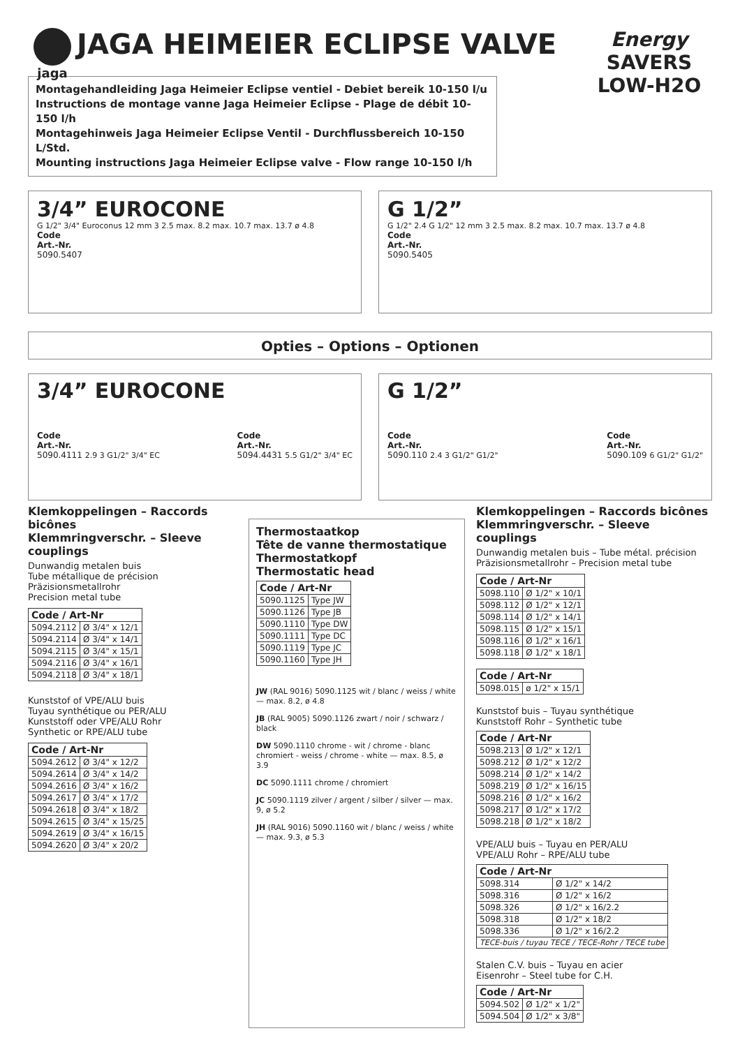jaga
JAGA HEIMEIER ECLIPSE VALVE
Energy
SAVERS
LOW-H2O
Montagehandleiding Jaga Heimeier Eclipse ventiel - Debiet bereik 10-150 l/u
Instructions de montage vanne Jaga Heimeier Eclipse - Plage de débit 10-150 l/h
Montagehinweis Jaga Heimeier Eclipse Ventil - Durchflussbereich 10-150 L/Std.
Mounting instructions Jaga Heimeier Eclipse valve - Flow range 10-150 l/h
3/4” EUROCONE
G 1/2" 3/4" Euroconus 12 mm 3 2.5 max. 8.2 max. 10.7 max. 13.7 ø 4.8
Code
Art.-Nr.
5090.5407
G 1/2”
G 1/2" 2.4 G 1/2" 12 mm 3 2.5 max. 8.2 max. 10.7 max. 13.7 ø 4.8
Code
Art.-Nr.
5090.5405
Opties – Options – Optionen
3/4” EUROCONE
Code
Art.-Nr.
5090.4111 2.9 3 G1/2" 3/4" EC
Code
Art.-Nr.
5094.4431 5.5 G1/2" 3/4" EC
G 1/2”
Code
Art.-Nr.
5090.110 2.4 3 G1/2" G1/2"
Code
Art.-Nr.
5090.109 6 G1/2" G1/2"
Klemkoppelingen – Raccords bicônes
Klemmringverschr. – Sleeve couplings
Dunwandig metalen buis
Tube métallique de précision
Präzisionsmetallrohr
Precision metal tube
| Code / Art-Nr | |
| --- | --- |
| 5094.2112 | Ø 3/4" x 12/1 |
| 5094.2114 | Ø 3/4" x 14/1 |
| 5094.2115 | Ø 3/4" x 15/1 |
| 5094.2116 | Ø 3/4" x 16/1 |
| 5094.2118 | Ø 3/4" x 18/1 |
Kunststof of VPE/ALU buis
Tuyau synthétique ou PER/ALU
Kunststoff oder VPE/ALU Rohr
Synthetic or RPE/ALU tube
| Code / Art-Nr | |
| --- | --- |
| 5094.2612 | Ø 3/4" x 12/2 |
| 5094.2614 | Ø 3/4" x 14/2 |
| 5094.2616 | Ø 3/4" x 16/2 |
| 5094.2617 | Ø 3/4" x 17/2 |
| 5094.2618 | Ø 3/4" x 18/2 |
| 5094.2615 | Ø 3/4" x 15/25 |
| 5094.2619 | Ø 3/4" x 16/15 |
| 5094.2620 | Ø 3/4" x 20/2 |
Thermostaatkop
Tête de vanne thermostatique
Thermostatkopf
Thermostatic head
| Code / Art-Nr | |
| --- | --- |
| 5090.1125 | Type JW |
| 5090.1126 | Type JB |
| 5090.1110 | Type DW |
| 5090.1111 | Type DC |
| 5090.1119 | Type JC |
| 5090.1160 | Type JH |
JW (RAL 9016) 5090.1125 wit / blanc / weiss / white — max. 8.2, ø 4.8
JB (RAL 9005) 5090.1126 zwart / noir / schwarz / black
DW 5090.1110 chrome - wit / chrome - blanc chromiert - weiss / chrome - white — max. 8.5, ø 3.9
DC 5090.1111 chrome / chromiert
JC 5090.1119 zilver / argent / silber / silver — max. 9, ø 5.2
JH (RAL 9016) 5090.1160 wit / blanc / weiss / white — max. 9.3, ø 5.3
Klemkoppelingen – Raccords bicônes
Klemmringverschr. – Sleeve couplings
Dunwandig metalen buis – Tube métal. précision
Präzisionsmetallrohr – Precision metal tube
| Code / Art-Nr | |
| --- | --- |
| 5098.110 | Ø 1/2" x 10/1 |
| 5098.112 | Ø 1/2" x 12/1 |
| 5098.114 | Ø 1/2" x 14/1 |
| 5098.115 | Ø 1/2" x 15/1 |
| 5098.116 | Ø 1/2" x 16/1 |
| 5098.118 | Ø 1/2" x 18/1 |
| Code / Art-Nr | |
| --- | --- |
| 5098.015 | ø 1/2" x 15/1 |
Kunststof buis – Tuyau synthétique
Kunststoff Rohr – Synthetic tube
| Code / Art-Nr | |
| --- | --- |
| 5098.213 | Ø 1/2" x 12/1 |
| 5098.212 | Ø 1/2" x 12/2 |
| 5098.214 | Ø 1/2" x 14/2 |
| 5098.219 | Ø 1/2" x 16/15 |
| 5098.216 | Ø 1/2" x 16/2 |
| 5098.217 | Ø 1/2" x 17/2 |
| 5098.218 | Ø 1/2" x 18/2 |
VPE/ALU buis – Tuyau en PER/ALU
VPE/ALU Rohr – RPE/ALU tube
| Code / Art-Nr | |
| --- | --- |
| 5098.314 | Ø 1/2" x 14/2 |
| 5098.316 | Ø 1/2" x 16/2 |
| 5098.326 | Ø 1/2" x 16/2.2 |
| 5098.318 | Ø 1/2" x 18/2 |
| 5098.336 | Ø 1/2" x 16/2.2 |
| TECE-buis / tuyau TECE / TECE-Rohr / TECE tube | |
Stalen C.V. buis – Tuyau en acier
Eisenrohr – Steel tube for C.H.
| Code / Art-Nr | |
| --- | --- |
| 5094.502 | Ø 1/2" x 1/2" |
| 5094.504 | Ø 1/2" x 3/8" |